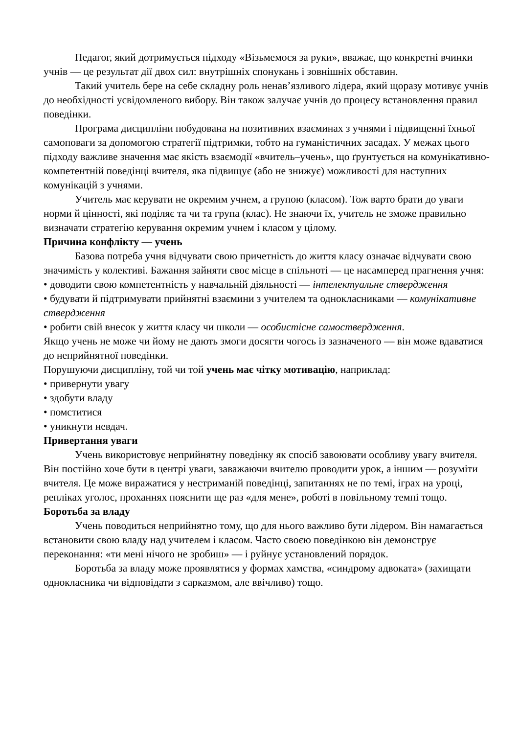Педагог, який дотримується підходу «Візьмемося за руки», вважає, що конкретні вчинки учнів — це результат дії двох сил: внутрішніх спонукань і зовнішніх обставин.
Такий учитель бере на себе складну роль ненав’язливого лідера, який щоразу мотивує учнів до необхідності усвідомленого вибору. Він також залучає учнів до процесу встановлення правил поведінки.
Програма дисципліни побудована на позитивних взаєминах з учнями і підвищенні їхньої самоповаги за допомогою стратегії підтримки, тобто на гуманістичних засадах. У межах цього підходу важливе значення має якість взаємодії «вчитель–учень», що ґрунтується на комунікативно-компетентній поведінці вчителя, яка підвищує (або не знижує) можливості для наступних комунікацій з учнями.
Учитель має керувати не окремим учнем, а групою (класом). Тож варто брати до уваги норми й цінності, які поділяє та чи та група (клас). Не знаючи їх, учитель не зможе правильно визначати стратегію керування окремим учнем і класом у цілому.
Причина конфлікту — учень
Базова потреба учня відчувати свою причетність до життя класу означає відчувати свою значимість у колективі. Бажання зайняти своє місце в спільноті — це насамперед прагнення учня:
• доводити свою компетентність у навчальній діяльності — інтелектуальне ствердження
• будувати й підтримувати прийнятні взаємини з учителем та однокласниками — комунікативне ствердження
• робити свій внесок у життя класу чи школи — особистісне самоствердження.
Якщо учень не може чи йому не дають змоги досягти чогось із зазначеного — він може вдаватися до неприйнятної поведінки.
Порушуючи дисципліну, той чи той учень має чітку мотивацію, наприклад:
• привернути увагу
• здобути владу
• помститися
• уникнути невдач.
Привертання уваги
Учень використовує неприйнятну поведінку як спосіб завоювати особливу увагу вчителя. Він постійно хоче бути в центрі уваги, заважаючи вчителю проводити урок, а іншим — розуміти вчителя. Це може виражатися у нестриманій поведінці, запитаннях не по темі, іграх на уроці, репліках уголос, проханнях пояснити ще раз «для мене», роботі в повільному темпі тощо.
Боротьба за владу
Учень поводиться неприйнятно тому, що для нього важливо бути лідером. Він намагається встановити свою владу над учителем і класом. Часто своєю поведінкою він демонструє переконання: «ти мені нічого не зробиш» — і руйнує установлений порядок.
Боротьба за владу може проявлятися у формах хамства, «синдрому адвоката» (захищати однокласника чи відповідати з сарказмом, але ввічливо) тощо.